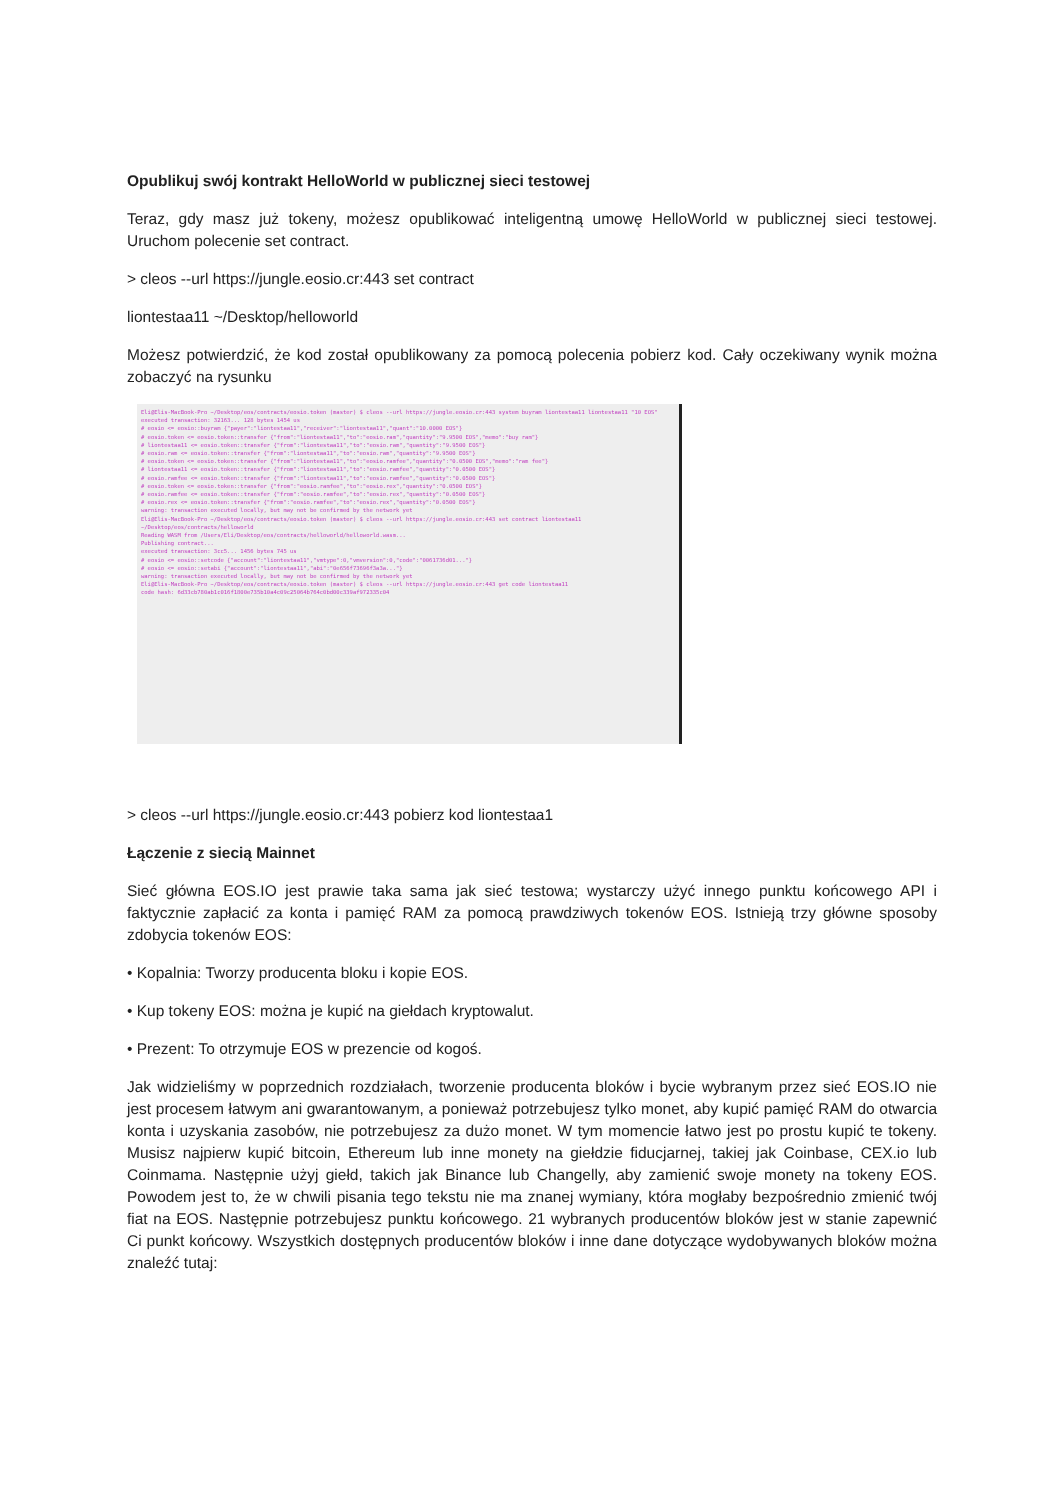Opublikuj swój kontrakt HelloWorld w publicznej sieci testowej
Teraz, gdy masz już tokeny, możesz opublikować inteligentną umowę HelloWorld w publicznej sieci testowej. Uruchom polecenie set contract.
> cleos --url https://jungle.eosio.cr:443 set contract
liontestaa11 ~/Desktop/helloworld
Możesz potwierdzić, że kod został opublikowany za pomocą polecenia pobierz kod. Cały oczekiwany wynik można zobaczyć na rysunku
Eli@Elis-MacBook-Pro ~/Desktop/eos/contracts/eosio.token (master) $ cleos --url https://jungle.eosio.cr:443 system buyram liontestaa11 liontestaa11 "10 EOS"
executed transaction: 32163... 128 bytes 1454 us
# eosio <= eosio::buyram {"payer":"liontestaa11","receiver":"liontestaa11","quant":"10.0000 EOS"}
# eosio.token <= eosio.token::transfer {"from":"liontestaa11","to":"eosio.ram","quantity":"9.9500 EOS","memo":"buy ram"}
# liontestaa11 <= eosio.token::transfer {"from":"liontestaa11","to":"eosio.ram","quantity":"9.9500 EOS"}
# eosio.ram <= eosio.token::transfer {"from":"liontestaa11","to":"eosio.ram","quantity":"9.9500 EOS"}
# eosio.token <= eosio.token::transfer {"from":"liontestaa11","to":"eosio.ramfee","quantity":"0.0500 EOS","memo":"ram fee"}
# liontestaa11 <= eosio.token::transfer {"from":"liontestaa11","to":"eosio.ramfee","quantity":"0.0500 EOS"}
# eosio.ramfee <= eosio.token::transfer {"from":"liontestaa11","to":"eosio.ramfee","quantity":"0.0500 EOS"}
# eosio.token <= eosio.token::transfer {"from":"eosio.ramfee","to":"eosio.rex","quantity":"0.0500 EOS"}
# eosio.ramfee <= eosio.token::transfer {"from":"eosio.ramfee","to":"eosio.rex","quantity":"0.0500 EOS"}
# eosio.rex <= eosio.token::transfer {"from":"eosio.ramfee","to":"eosio.rex","quantity":"0.0500 EOS"}
warning: transaction executed locally, but may not be confirmed by the network yet
Eli@Elis-MacBook-Pro ~/Desktop/eos/contracts/eosio.token (master) $ cleos --url https://jungle.eosio.cr:443 set contract liontestaa11 ~/Desktop/eos/contracts/helloworld
Reading WASM from /Users/Eli/Desktop/eos/contracts/helloworld/helloworld.wasm...
Publishing contract...
executed transaction: 3cc5... 1456 bytes 745 us
# eosio <= eosio::setcode {"account":"liontestaa11","vmtype":0,"vmversion":0,"code":"0061736d01..."}
# eosio <= eosio::setabi {"account":"liontestaa11","abi":"0e656f73696f3a3a..."}
warning: transaction executed locally, but may not be confirmed by the network yet
Eli@Elis-MacBook-Pro ~/Desktop/eos/contracts/eosio.token (master) $ cleos --url https://jungle.eosio.cr:443 get code liontestaa11
code hash: 6d33cb780ab1c016f1800e735b10a4c09c25064b764c0bd00c339af972335c04
> cleos --url https://jungle.eosio.cr:443 pobierz kod liontestaa1
Łączenie z siecią Mainnet
Sieć główna EOS.IO jest prawie taka sama jak sieć testowa; wystarczy użyć innego punktu końcowego API i faktycznie zapłacić za konta i pamięć RAM za pomocą prawdziwych tokenów EOS. Istnieją trzy główne sposoby zdobycia tokenów EOS:
• Kopalnia: Tworzy producenta bloku i kopie EOS.
• Kup tokeny EOS: można je kupić na giełdach kryptowalut.
• Prezent: To otrzymuje EOS w prezencie od kogoś.
Jak widzieliśmy w poprzednich rozdziałach, tworzenie producenta bloków i bycie wybranym przez sieć EOS.IO nie jest procesem łatwym ani gwarantowanym, a ponieważ potrzebujesz tylko monet, aby kupić pamięć RAM do otwarcia konta i uzyskania zasobów, nie potrzebujesz za dużo monet. W tym momencie łatwo jest po prostu kupić te tokeny. Musisz najpierw kupić bitcoin, Ethereum lub inne monety na giełdzie fiducjarnej, takiej jak Coinbase, CEX.io lub Coinmama. Następnie użyj giełd, takich jak Binance lub Changelly, aby zamienić swoje monety na tokeny EOS. Powodem jest to, że w chwili pisania tego tekstu nie ma znanej wymiany, która mogłaby bezpośrednio zmienić twój fiat na EOS. Następnie potrzebujesz punktu końcowego. 21 wybranych producentów bloków jest w stanie zapewnić Ci punkt końcowy. Wszystkich dostępnych producentów bloków i inne dane dotyczące wydobywanych bloków można znaleźć tutaj: